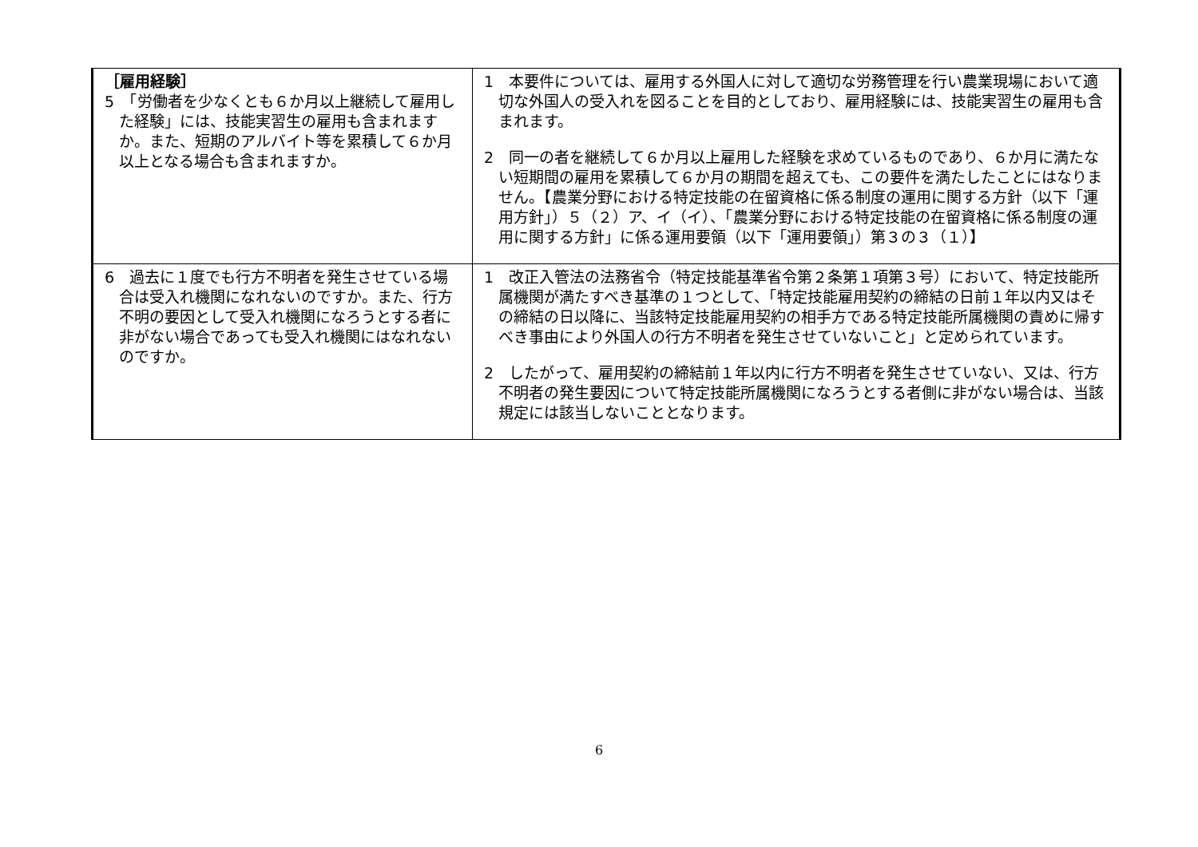| ［雇用経験］ 5 「労働者を少なくとも６か月以上継続して雇用した経験」には、技能実習生の雇用も含まれますか。また、短期のアルバイト等を累積して６か月以上となる場合も含まれますか。 | 1 本要件については、雇用する外国人に対して適切な労務管理を行い農業現場において適切な外国人の受入れを図ることを目的としており、雇用経験には、技能実習生の雇用も含まれます。 2 同一の者を継続して６か月以上雇用した経験を求めているものであり、６か月に満たない短期間の雇用を累積して６か月の期間を超えても、この要件を満たしたことにはなりません。【農業分野における特定技能の在留資格に係る制度の運用に関する方針（以下「運用方針」）５（２）ア、イ（イ）、「農業分野における特定技能の在留資格に係る制度の運用に関する方針」に係る運用要領（以下「運用要領」）第３の３（１）】 |
| 6 過去に１度でも行方不明者を発生させている場合は受入れ機関になれないのですか。また、行方不明の要因として受入れ機関になろうとする者に非がない場合であっても受入れ機関にはなれないのですか。 | 1 改正入管法の法務省令（特定技能基準省令第２条第１項第３号）において、特定技能所属機関が満たすべき基準の１つとして、「特定技能雇用契約の締結の日前１年以内又はその締結の日以降に、当該特定技能雇用契約の相手方である特定技能所属機関の責めに帰すべき事由により外国人の行方不明者を発生させていないこと」と定められています。 2 したがって、雇用契約の締結前１年以内に行方不明者を発生させていない、又は、行方不明者の発生要因について特定技能所属機関になろうとする者側に非がない場合は、当該規定には該当しないこととなります。 |
6